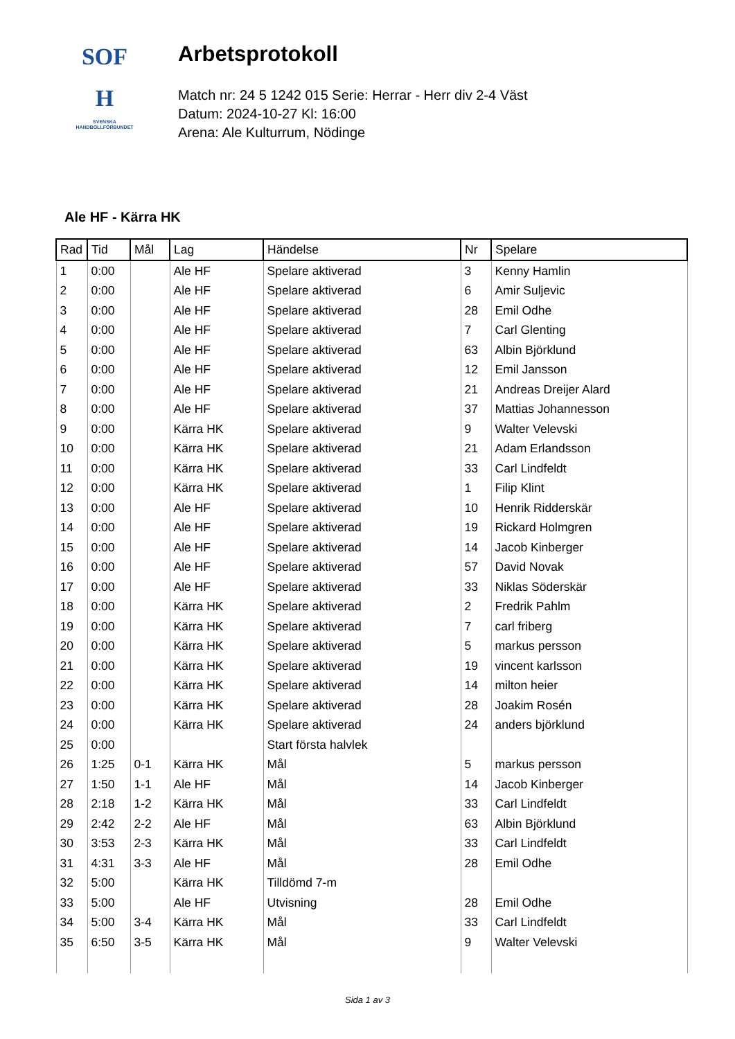SOF
H
SVENSKA
HANDBOLLFÖRBUNDET
Arbetsprotokoll
Match nr: 24 5 1242 015 Serie: Herrar - Herr div 2-4 Väst
Datum: 2024-10-27 Kl: 16:00
Arena: Ale Kulturrum, Nödinge
Ale HF - Kärra HK
| Rad | Tid | Mål | Lag | Händelse | Nr | Spelare |
| --- | --- | --- | --- | --- | --- | --- |
| 1 | 0:00 | | Ale HF | Spelare aktiverad | 3 | Kenny Hamlin |
| 2 | 0:00 | | Ale HF | Spelare aktiverad | 6 | Amir Suljevic |
| 3 | 0:00 | | Ale HF | Spelare aktiverad | 28 | Emil Odhe |
| 4 | 0:00 | | Ale HF | Spelare aktiverad | 7 | Carl Glenting |
| 5 | 0:00 | | Ale HF | Spelare aktiverad | 63 | Albin Björklund |
| 6 | 0:00 | | Ale HF | Spelare aktiverad | 12 | Emil Jansson |
| 7 | 0:00 | | Ale HF | Spelare aktiverad | 21 | Andreas Dreijer Alard |
| 8 | 0:00 | | Ale HF | Spelare aktiverad | 37 | Mattias Johannesson |
| 9 | 0:00 | | Kärra HK | Spelare aktiverad | 9 | Walter Velevski |
| 10 | 0:00 | | Kärra HK | Spelare aktiverad | 21 | Adam Erlandsson |
| 11 | 0:00 | | Kärra HK | Spelare aktiverad | 33 | Carl Lindfeldt |
| 12 | 0:00 | | Kärra HK | Spelare aktiverad | 1 | Filip Klint |
| 13 | 0:00 | | Ale HF | Spelare aktiverad | 10 | Henrik Ridderskär |
| 14 | 0:00 | | Ale HF | Spelare aktiverad | 19 | Rickard Holmgren |
| 15 | 0:00 | | Ale HF | Spelare aktiverad | 14 | Jacob Kinberger |
| 16 | 0:00 | | Ale HF | Spelare aktiverad | 57 | David Novak |
| 17 | 0:00 | | Ale HF | Spelare aktiverad | 33 | Niklas Söderskär |
| 18 | 0:00 | | Kärra HK | Spelare aktiverad | 2 | Fredrik Pahlm |
| 19 | 0:00 | | Kärra HK | Spelare aktiverad | 7 | carl friberg |
| 20 | 0:00 | | Kärra HK | Spelare aktiverad | 5 | markus persson |
| 21 | 0:00 | | Kärra HK | Spelare aktiverad | 19 | vincent karlsson |
| 22 | 0:00 | | Kärra HK | Spelare aktiverad | 14 | milton heier |
| 23 | 0:00 | | Kärra HK | Spelare aktiverad | 28 | Joakim Rosén |
| 24 | 0:00 | | Kärra HK | Spelare aktiverad | 24 | anders björklund |
| 25 | 0:00 | | | Start första halvlek | | |
| 26 | 1:25 | 0-1 | Kärra HK | Mål | 5 | markus persson |
| 27 | 1:50 | 1-1 | Ale HF | Mål | 14 | Jacob Kinberger |
| 28 | 2:18 | 1-2 | Kärra HK | Mål | 33 | Carl Lindfeldt |
| 29 | 2:42 | 2-2 | Ale HF | Mål | 63 | Albin Björklund |
| 30 | 3:53 | 2-3 | Kärra HK | Mål | 33 | Carl Lindfeldt |
| 31 | 4:31 | 3-3 | Ale HF | Mål | 28 | Emil Odhe |
| 32 | 5:00 | | Kärra HK | Tilldömd 7-m | | |
| 33 | 5:00 | | Ale HF | Utvisning | 28 | Emil Odhe |
| 34 | 5:00 | 3-4 | Kärra HK | Mål | 33 | Carl Lindfeldt |
| 35 | 6:50 | 3-5 | Kärra HK | Mål | 9 | Walter Velevski |
Sida 1 av 3